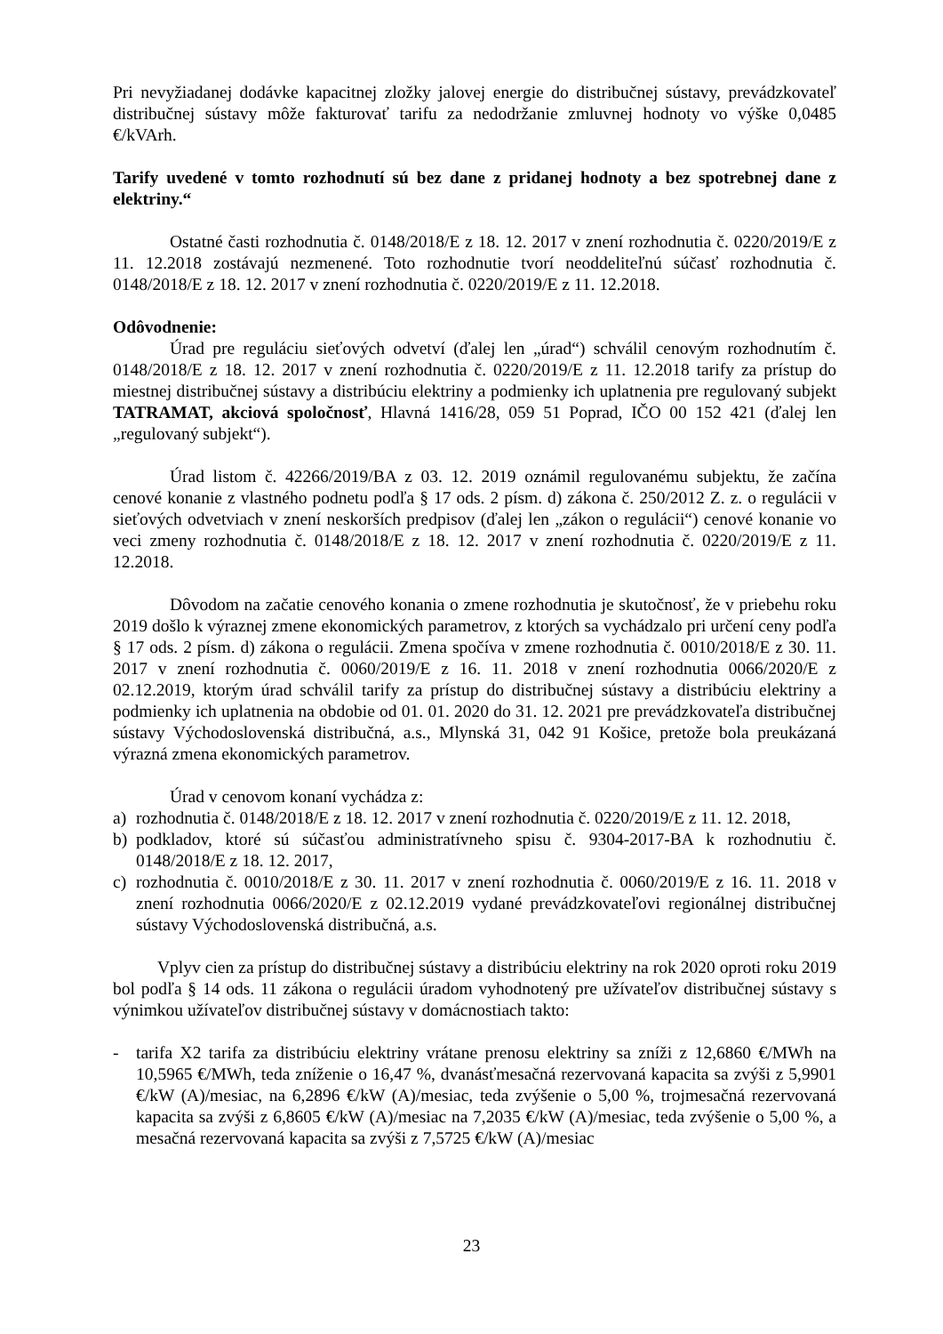Pri nevyžiadanej dodávke kapacitnej zložky jalovej energie do distribučnej sústavy, prevádzkovateľ distribučnej sústavy môže fakturovať tarifu za nedodržanie zmluvnej hodnoty vo výške 0,0485 €/kVArh.
Tarify uvedené v tomto rozhodnutí sú bez dane z pridanej hodnoty a bez spotrebnej dane z elektriny.“
Ostatné časti rozhodnutia č. 0148/2018/E z 18. 12. 2017 v znení rozhodnutia č. 0220/2019/E z 11. 12.2018 zostávajú nezmenené. Toto rozhodnutie tvorí neoddeliteľnú súčasť rozhodnutia č. 0148/2018/E z 18. 12. 2017 v znení rozhodnutia č. 0220/2019/E z 11. 12.2018.
Odôvodnenie:
Úrad pre reguláciu sieťových odvetví (ďalej len „úrad“) schválil cenovým rozhodnutím č. 0148/2018/E z 18. 12. 2017 v znení rozhodnutia č. 0220/2019/E z 11. 12.2018 tarify za prístup do miestnej distribučnej sústavy a distribúciu elektriny a podmienky ich uplatnenia pre regulovaný subjekt TATRAMAT, akciová spoločnosť, Hlavná 1416/28, 059 51 Poprad, IČO 00 152 421 (ďalej len „regulovaný subjekt“).
Úrad listom č. 42266/2019/BA z 03. 12. 2019 oznámil regulovanému subjektu, že začína cenové konanie z vlastného podnetu podľa § 17 ods. 2 písm. d) zákona č. 250/2012 Z. z. o regulácii v sieťových odvetviach v znení neskorších predpisov (ďalej len „zákon o regulácii“) cenové konanie vo veci zmeny rozhodnutia č. 0148/2018/E z 18. 12. 2017 v znení rozhodnutia č. 0220/2019/E z 11. 12.2018.
Dôvodom na začatie cenového konania o zmene rozhodnutia je skutočnosť, že v priebehu roku 2019 došlo k výraznej zmene ekonomických parametrov, z ktorých sa vychádzalo pri určení ceny podľa § 17 ods. 2 písm. d) zákona o regulácii. Zmena spočíva v zmene rozhodnutia č. 0010/2018/E z 30. 11. 2017 v znení rozhodnutia č. 0060/2019/E z 16. 11. 2018 v znení rozhodnutia 0066/2020/E z 02.12.2019, ktorým úrad schválil tarify za prístup do distribučnej sústavy a distribúciu elektriny a podmienky ich uplatnenia na obdobie od 01. 01. 2020 do 31. 12. 2021 pre prevádzkovateľa distribučnej sústavy Východoslovenská distribučná, a.s., Mlynská 31, 042 91 Košice, pretože bola preukázaná výrazná zmena ekonomických parametrov.
Úrad v cenovom konaní vychádza z:
a) rozhodnutia č. 0148/2018/E z 18. 12. 2017 v znení rozhodnutia č. 0220/2019/E z 11. 12. 2018,
b) podkladov, ktoré sú súčasťou administratívneho spisu č. 9304-2017-BA k rozhodnutiu č. 0148/2018/E z 18. 12. 2017,
c) rozhodnutia č. 0010/2018/E z 30. 11. 2017 v znení rozhodnutia č. 0060/2019/E z 16. 11. 2018 v znení rozhodnutia 0066/2020/E z 02.12.2019 vydané prevádzkovateľovi regionálnej distribučnej sústavy Východoslovenská distribučná, a.s.
Vplyv cien za prístup do distribučnej sústavy a distribúciu elektriny na rok 2020 oproti roku 2019 bol podľa § 14 ods. 11 zákona o regulácii úradom vyhodnotený pre užívateľov distribučnej sústavy s výnimkou užívateľov distribučnej sústavy v domácnostiach takto:
- tarifa X2 tarifa za distribúciu elektriny vrátane prenosu elektriny sa zníži z 12,6860 €/MWh na 10,5965 €/MWh, teda zníženie o 16,47 %, dvanásťmesačná rezervovaná kapacita sa zvýši z 5,9901 €/kW (A)/mesiac, na 6,2896 €/kW (A)/mesiac, teda zvýšenie o 5,00 %, trojmesačná rezervovaná kapacita sa zvýši z 6,8605 €/kW (A)/mesiac na 7,2035 €/kW (A)/mesiac, teda zvýšenie o 5,00 %, a mesačná rezervovaná kapacita sa zvýši z 7,5725 €/kW (A)/mesiac
23